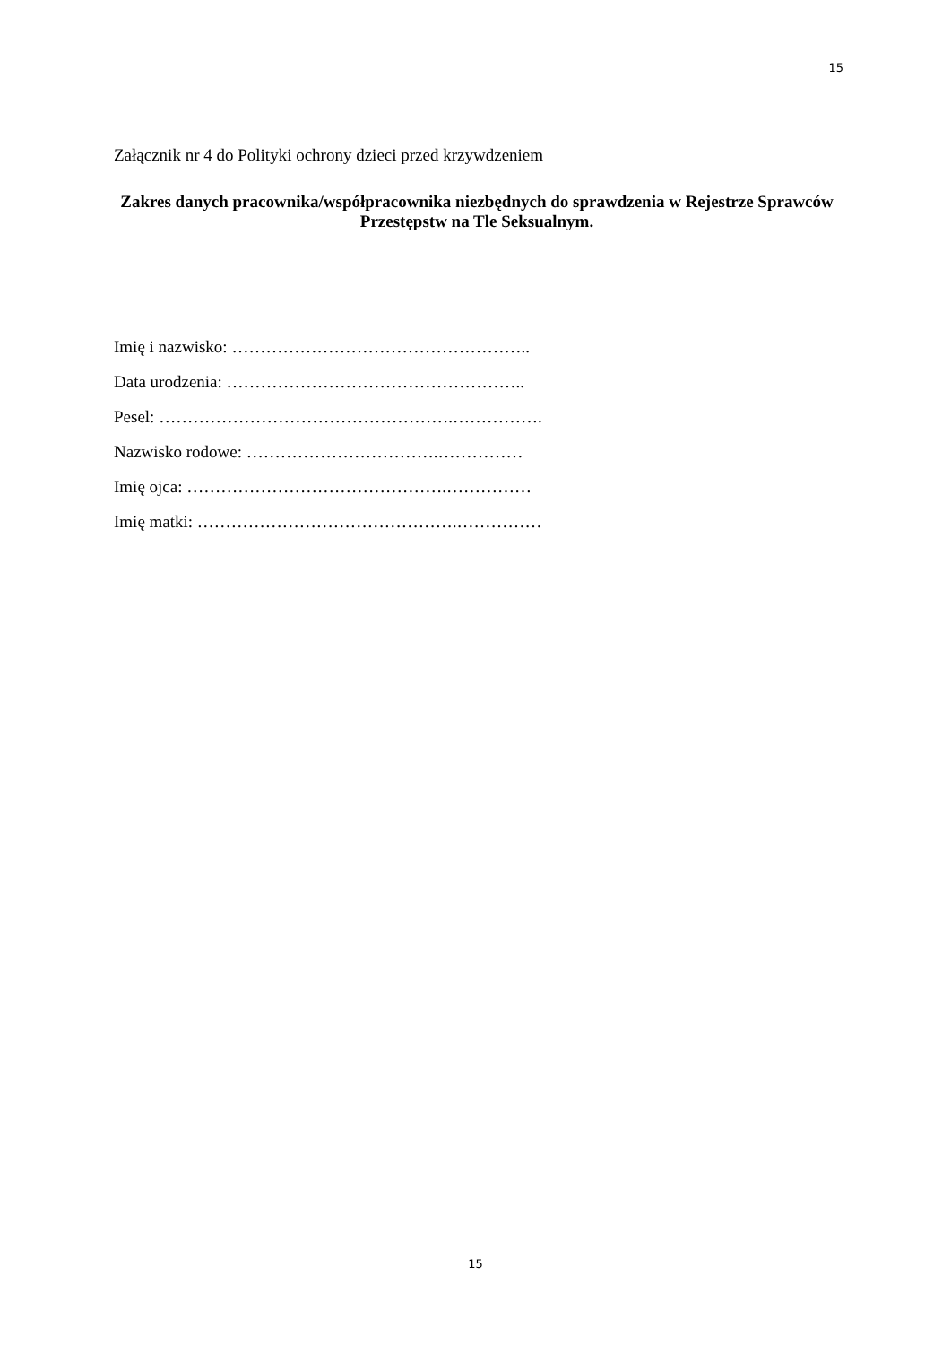15
Załącznik nr 4 do Polityki ochrony dzieci przed krzywdzeniem
Zakres danych pracownika/współpracownika niezbędnych do sprawdzenia w Rejestrze Sprawców Przestępstw na Tle Seksualnym.
Imię i nazwisko: ……………………………………………..
Data urodzenia: ……………………………………………..
Pesel: …………………………………………….…………….
Nazwisko rodowe: …………………………….……………
Imię ojca: ……………………………………….……………
Imię matki: ……………………………………….……………
15